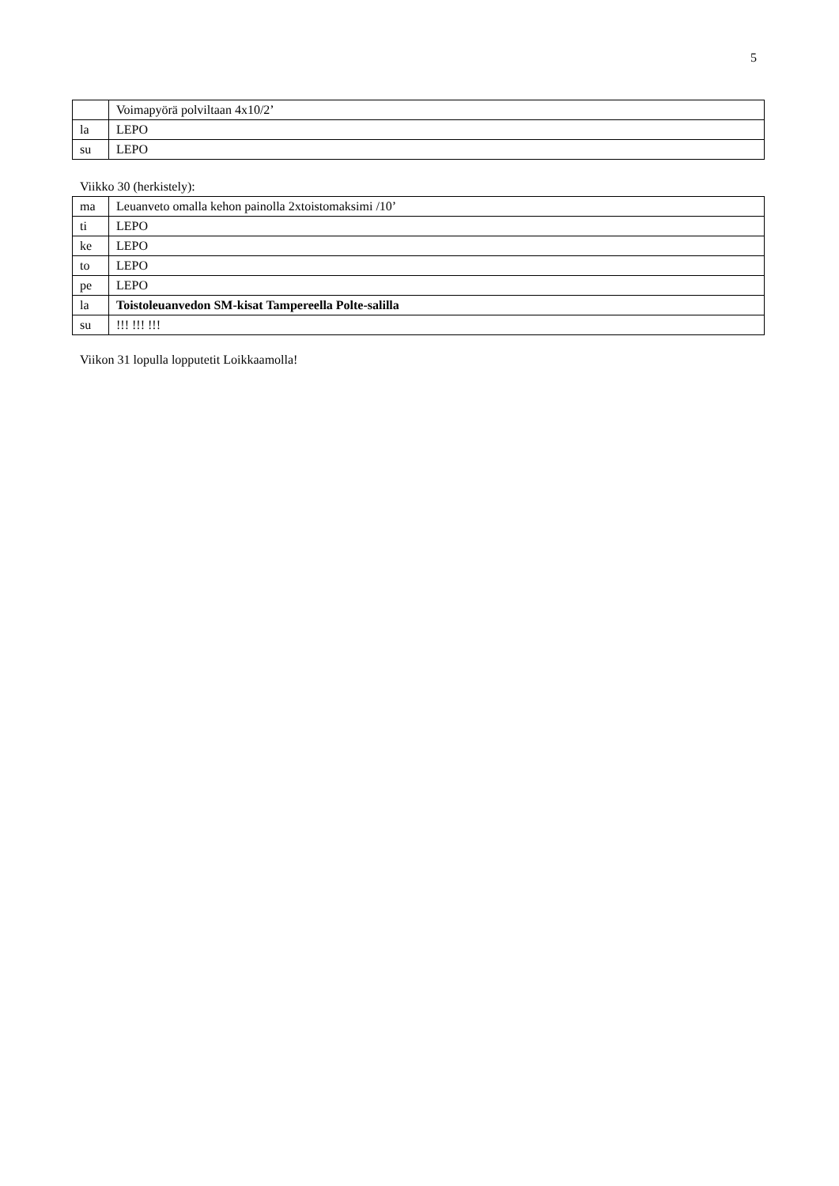5
| | Voimapyörä polviltaan 4x10/2’ |
| la | LEPO |
| su | LEPO |
Viikko 30 (herkistely):
| ma | Leuanveto omalla kehon painolla 2xtoistomaksimi /10’ |
| ti | LEPO |
| ke | LEPO |
| to | LEPO |
| pe | LEPO |
| la | Toistoleuanvedon SM-kisat Tampereella Polte-salilla |
| su | !!! !!! !!! |
Viikon 31 lopulla lopputetit Loikkaamolla!